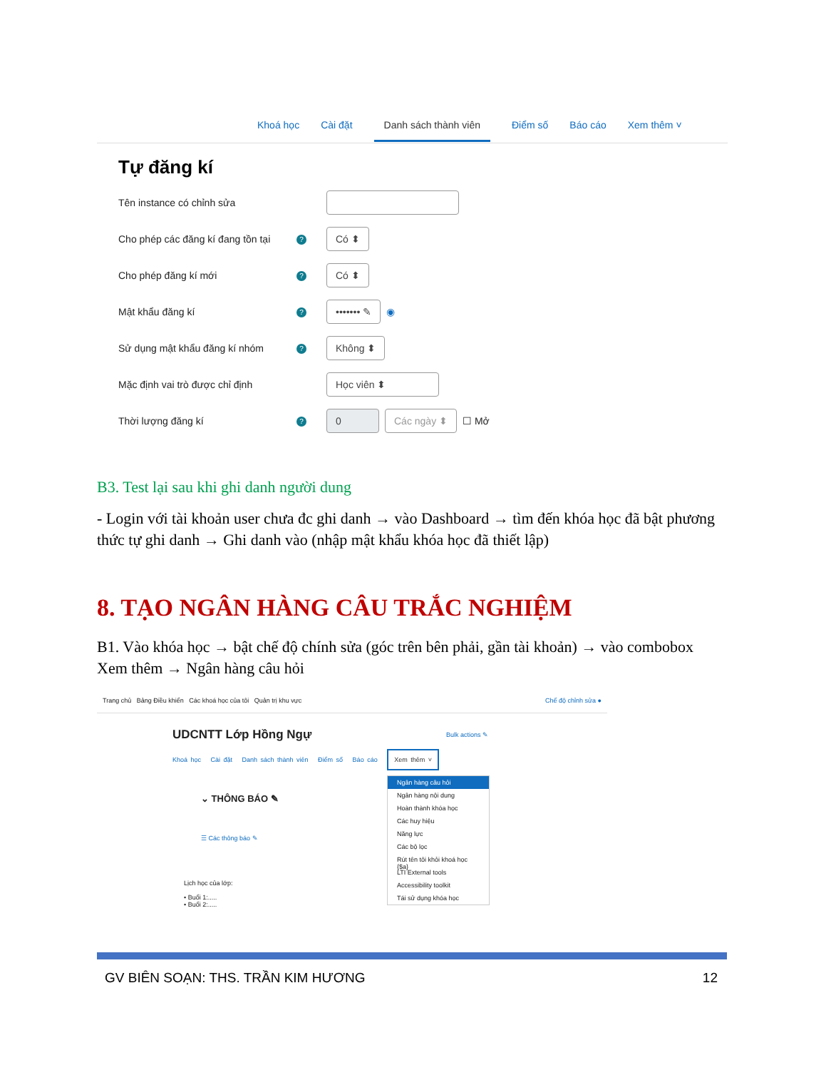Khoá học Cài đặt Danh sách thành viên Điểm số Báo cáo Xem thêm ˅
Tự đăng kí
Tên instance có chỉnh sửa
Cho phép các đăng kí đang tồn tại
?
Có ⬍
Cho phép đăng kí mới
?
Có ⬍
Mật khẩu đăng kí
?
••••••• ✎
◉
Sử dụng mật khẩu đăng kí nhóm
?
Không ⬍
Mặc định vai trò được chỉ định
Học viên ⬍
Thời lượng đăng kí
?
0 Các ngày ⬍
☐ Mở
B3. Test lại sau khi ghi danh người dung
- Login với tài khoản user chưa đc ghi danh → vào Dashboard → tìm đến khóa học đã bật phương thức tự ghi danh → Ghi danh vào (nhập mật khẩu khóa học đã thiết lập)
8. TẠO NGÂN HÀNG CÂU TRẮC NGHIỆM
B1. Vào khóa học → bật chế độ chính sửa (góc trên bên phải, gần tài khoản) → vào combobox Xem thêm → Ngân hàng câu hỏi
Trang chủ Bảng Điều khiển Các khoá học của tôi Quản trị khu vực Chế độ chỉnh sửa ●
UDCNTT Lớp Hồng Ngự Bulk actions ✎
Khoá học Cài đặt Danh sách thành viên Điểm số Báo cáo Xem thêm ˅
⌄ THÔNG BÁO ✎
☰ Các thông báo ✎
Lịch học của lớp:
• Buổi 1:.....
• Buổi 2:.....
Ngân hàng câu hỏi
Ngân hàng nội dung
Hoàn thành khóa học
Các huy hiệu
Năng lực
Các bộ lọc
Rút tên tôi khỏi khoá học {$a}
LTI External tools
Accessibility toolkit
Tái sử dụng khóa học
GV BIÊN SOẠN: THS. TRẦN KIM HƯƠNG 12